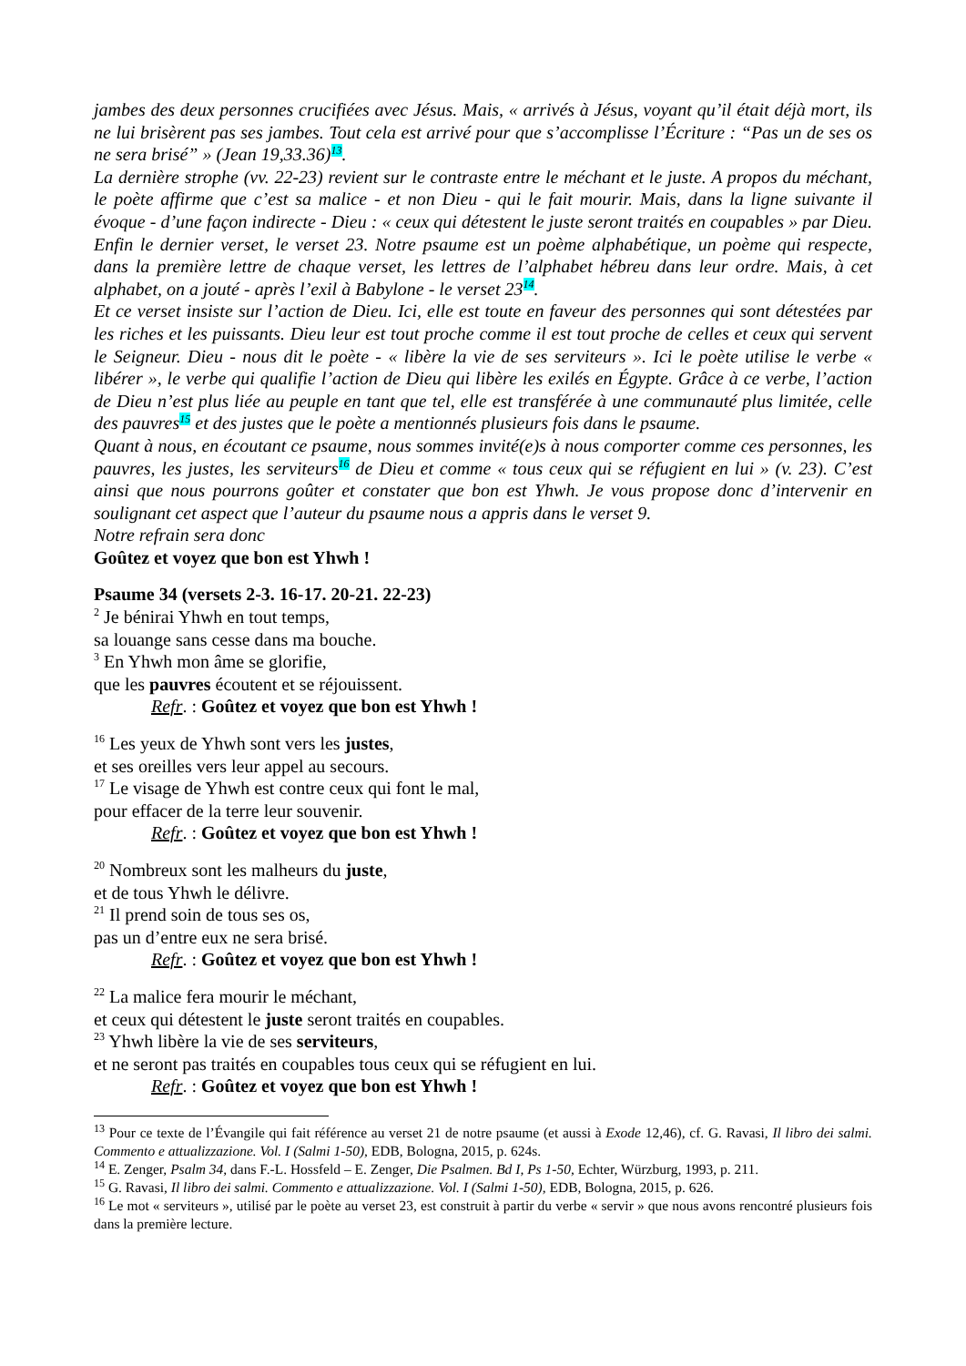jambes des deux personnes crucifiées avec Jésus. Mais, « arrivés à Jésus, voyant qu’il était déjà mort, ils ne lui brisèrent pas ses jambes. Tout cela est arrivé pour que s’accomplisse l’Écriture : “Pas un de ses os ne sera brisé” » (Jean 19,33.36)<sup>13</sup>.
La dernière strophe (vv. 22-23) revient sur le contraste entre le méchant et le juste. A propos du méchant, le poète affirme que c’est sa malice - et non Dieu - qui le fait mourir. Mais, dans la ligne suivante il évoque - d’une façon indirecte - Dieu : « ceux qui détestent le juste seront traités en coupables » par Dieu. Enfin le dernier verset, le verset 23. Notre psaume est un poème alphabétique, un poème qui respecte, dans la première lettre de chaque verset, les lettres de l’alphabet hébreu dans leur ordre. Mais, à cet alphabet, on a jouté - après l’exil à Babylone - le verset 23<sup>14</sup>.
Et ce verset insiste sur l’action de Dieu. Ici, elle est toute en faveur des personnes qui sont détestées par les riches et les puissants. Dieu leur est tout proche comme il est tout proche de celles et ceux qui servent le Seigneur. Dieu - nous dit le poète - « libère la vie de ses serviteurs ». Ici le poète utilise le verbe « libérer », le verbe qui qualifie l’action de Dieu qui libère les exilés en Égypte. Grâce à ce verbe, l’action de Dieu n’est plus liée au peuple en tant que tel, elle est transférée à une communauté plus limitée, celle des pauvres<sup>15</sup> et des justes que le poète a mentionnés plusieurs fois dans le psaume.
Quant à nous, en écoutant ce psaume, nous sommes invité(e)s à nous comporter comme ces personnes, les pauvres, les justes, les serviteurs<sup>16</sup> de Dieu et comme « tous ceux qui se réfugient en lui » (v. 23). C’est ainsi que nous pourrons goûter et constater que bon est Yhwh. Je vous propose donc d’intervenir en soulignant cet aspect que l’auteur du psaume nous a appris dans le verset 9.
Notre refrain sera donc
Goûtez et voyez que bon est Yhwh !
Psaume 34 (versets 2-3. 16-17. 20-21. 22-23)
<sup>2</sup> Je bénirai Yhwh en tout temps,
sa louange sans cesse dans ma bouche.
<sup>3</sup> En Yhwh mon âme se glorifie,
que les pauvres écoutent et se réjouissent.
Refr. : Goûtez et voyez que bon est Yhwh !
<sup>16</sup> Les yeux de Yhwh sont vers les justes,
et ses oreilles vers leur appel au secours.
<sup>17</sup> Le visage de Yhwh est contre ceux qui font le mal,
pour effacer de la terre leur souvenir.
Refr. : Goûtez et voyez que bon est Yhwh !
<sup>20</sup> Nombreux sont les malheurs du juste,
et de tous Yhwh le délivre.
<sup>21</sup> Il prend soin de tous ses os,
pas un d’entre eux ne sera brisé.
Refr. : Goûtez et voyez que bon est Yhwh !
<sup>22</sup> La malice fera mourir le méchant,
et ceux qui détestent le juste seront traités en coupables.
<sup>23</sup> Yhwh libère la vie de ses serviteurs,
et ne seront pas traités en coupables tous ceux qui se réfugient en lui.
Refr. : Goûtez et voyez que bon est Yhwh !
<sup>13</sup> Pour ce texte de l’Évangile qui fait référence au verset 21 de notre psaume (et aussi à Exode 12,46), cf. G. Ravasi, Il libro dei salmi. Commento e attualizzazione. Vol. I (Salmi 1-50), EDB, Bologna, 2015, p. 624s.
<sup>14</sup> E. Zenger, Psalm 34, dans F.-L. Hossfeld – E. Zenger, Die Psalmen. Bd I, Ps 1-50, Echter, Würzburg, 1993, p. 211.
<sup>15</sup> G. Ravasi, Il libro dei salmi. Commento e attualizzazione. Vol. I (Salmi 1-50), EDB, Bologna, 2015, p. 626.
<sup>16</sup> Le mot « serviteurs », utilisé par le poète au verset 23, est construit à partir du verbe « servir » que nous avons rencontré plusieurs fois dans la première lecture.